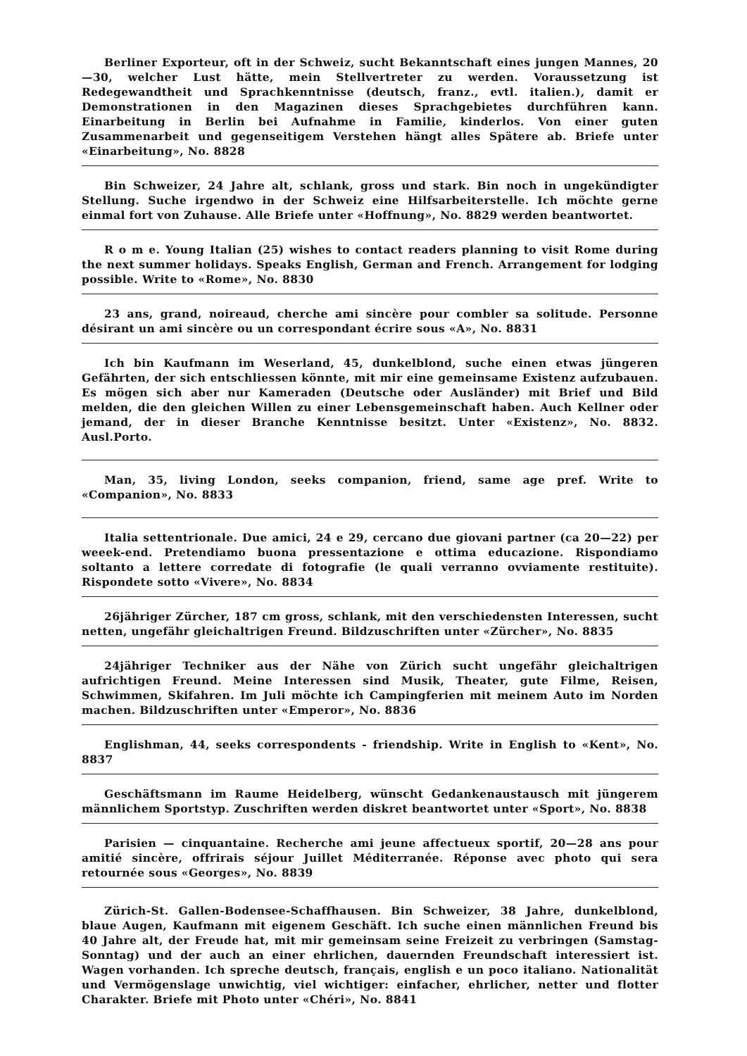Berliner Exporteur, oft in der Schweiz, sucht Bekanntschaft eines jungen Mannes, 20—30, welcher Lust hätte, mein Stellvertreter zu werden. Voraussetzung ist Redegewandtheit und Sprachkenntnisse (deutsch, franz., evtl. italien.), damit er Demonstrationen in den Magazinen dieses Sprachgebietes durchführen kann. Einarbeitung in Berlin bei Aufnahme in Familie, kinderlos. Von einer guten Zusammenarbeit und gegenseitigem Verstehen hängt alles Spätere ab. Briefe unter «Einarbeitung», No. 8828
Bin Schweizer, 24 Jahre alt, schlank, gross und stark. Bin noch in ungekündigter Stellung. Suche irgendwo in der Schweiz eine Hilfsarbeiterstelle. Ich möchte gerne einmal fort von Zuhause. Alle Briefe unter «Hoffnung», No. 8829 werden beantwortet.
R o m e. Young Italian (25) wishes to contact readers planning to visit Rome during the next summer holidays. Speaks English, German and French. Arrangement for lodging possible. Write to «Rome», No. 8830
23 ans, grand, noireaud, cherche ami sincère pour combler sa solitude. Personne désirant un ami sincère ou un correspondant écrire sous «A», No. 8831
Ich bin Kaufmann im Weserland, 45, dunkelblond, suche einen etwas jüngeren Gefährten, der sich entschliessen könnte, mit mir eine gemeinsame Existenz aufzubauen. Es mögen sich aber nur Kameraden (Deutsche oder Ausländer) mit Brief und Bild melden, die den gleichen Willen zu einer Lebensgemeinschaft haben. Auch Kellner oder jemand, der in dieser Branche Kenntnisse besitzt. Unter «Existenz», No. 8832. Ausl.Porto.
Man, 35, living London, seeks companion, friend, same age pref. Write to «Companion», No. 8833
Italia settentrionale. Due amici, 24 e 29, cercano due giovani partner (ca 20—22) per weeek-end. Pretendiamo buona pressentazione e ottima educazione. Rispondiamo soltanto a lettere corredate di fotografie (le quali verranno ovviamente restituite). Rispondete sotto «Vivere», No. 8834
26jähriger Zürcher, 187 cm gross, schlank, mit den verschiedensten Interessen, sucht netten, ungefähr gleichaltrigen Freund. Bildzuschriften unter «Zürcher», No. 8835
24jähriger Techniker aus der Nähe von Zürich sucht ungefähr gleichaltrigen aufrichtigen Freund. Meine Interessen sind Musik, Theater, gute Filme, Reisen, Schwimmen, Skifahren. Im Juli möchte ich Campingferien mit meinem Auto im Norden machen. Bildzuschriften unter «Emperor», No. 8836
Englishman, 44, seeks correspondents - friendship. Write in English to «Kent», No. 8837
Geschäftsmann im Raume Heidelberg, wünscht Gedankenaustausch mit jüngerem männlichem Sportstyp. Zuschriften werden diskret beantwortet unter «Sport», No. 8838
Parisien — cinquantaine. Recherche ami jeune affectueux sportif, 20—28 ans pour amitié sincère, offrirais séjour Juillet Méditerranée. Réponse avec photo qui sera retournée sous «Georges», No. 8839
Zürich-St. Gallen-Bodensee-Schaffhausen. Bin Schweizer, 38 Jahre, dunkelblond, blaue Augen, Kaufmann mit eigenem Geschäft. Ich suche einen männlichen Freund bis 40 Jahre alt, der Freude hat, mit mir gemeinsam seine Freizeit zu verbringen (Samstag-Sonntag) und der auch an einer ehrlichen, dauernden Freundschaft interessiert ist. Wagen vorhanden. Ich spreche deutsch, français, english e un poco italiano. Nationalität und Vermögenslage unwichtig, viel wichtiger: einfacher, ehrlicher, netter und flotter Charakter. Briefe mit Photo unter «Chéri», No. 8841